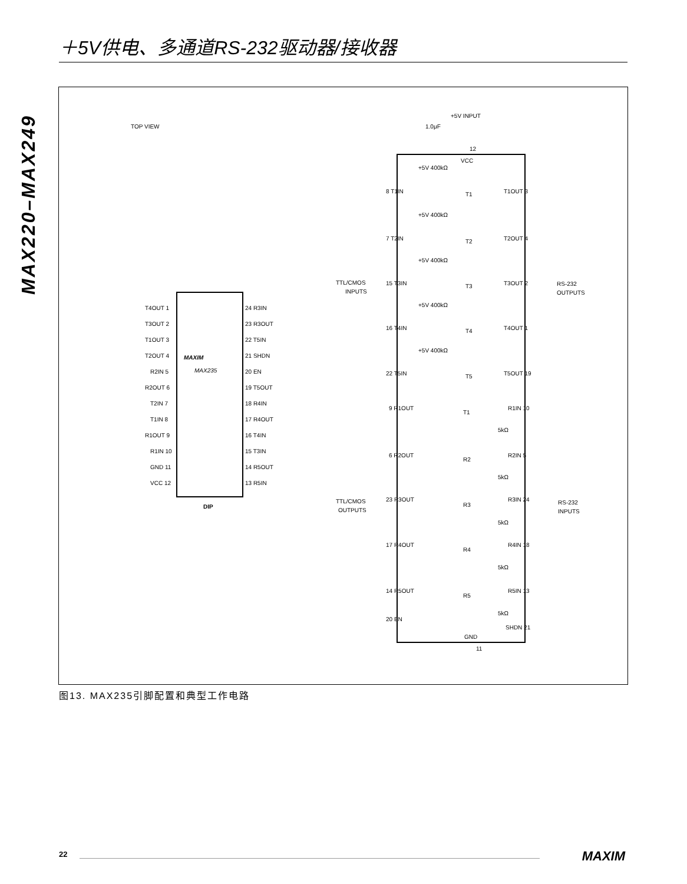＋5V供电、多通道RS-232驱动器/接收器
MAX220–MAX249
TOP VIEW
MAXIM
MAX235
DIP
T4OUT 1
24 R3IN
T3OUT 2
23 R3OUT
T1OUT 3
22 T5IN
T2OUT 4
21 SHDN
R2IN 5
20 EN
R2OUT 6
19 T5OUT
T2IN 7
18 R4IN
T1IN 8
17 R4OUT
R1OUT 9
16 T4IN
R1IN 10
15 T3IN
GND 11
14 R5OUT
VCC 12
13 R5IN
+5V INPUT
1.0μF
12
VCC
TTL/CMOS
INPUTS
RS-232
OUTPUTS
TTL/CMOS
OUTPUTS
RS-232
INPUTS
8 T1IN
T1
T1OUT 3
7 T2IN
T2
T2OUT 4
15 T3IN
T3
T3OUT 2
16 T4IN
T4
T4OUT 1
22 T5IN
T5
T5OUT 19
9 R1OUT
T1
R1IN 10
6 R2OUT
R2
R2IN 5
23 R3OUT
R3
R3IN 24
17 R4OUT
R4
R4IN 18
14 R5OUT
R5
R5IN 13
20 EN
SHDN 21
GND
11
+5V 400kΩ
+5V 400kΩ
+5V 400kΩ
+5V 400kΩ
+5V 400kΩ
5kΩ
5kΩ
5kΩ
5kΩ
5kΩ
图13. MAX235引脚配置和典型工作电路
22 MAXIM